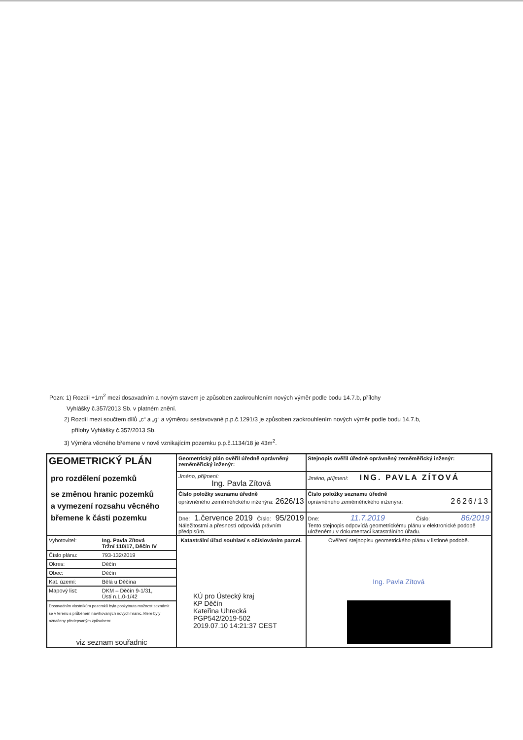Pozn: 1) Rozdíl +1m<sup>2</sup> mezi dosavadním a novým stavem je způsoben zaokrouhlením nových výměr podle bodu 14.7.b, přílohy
Vyhlášky č.357/2013 Sb. v platném znění.
2) Rozdíl mezi součtem dílů „c“ a „g“ a výměrou sestavované p.p.č.1291/3 je způsoben zaokrouhlením nových výměr podle bodu 14.7.b,
přílohy Vyhlášky č.357/2013 Sb.
3) Výměra věcného břemene v nově vznikajícím pozemku p.p.č.1134/18 je 43m<sup>2</sup>.
| GEOMETRICKÝ PLÁN pro rozdělení pozemků se změnou hranic pozemků a vymezení rozsahu věcného břemene k části pozemku | Geometrický plán ověřil úředně oprávněný zeměměřický inženýr: | Stejnopis ověřil úředně oprávněný zeměměřický inženýr: |
| | Jméno, příjmení: Ing. Pavla Zítová | Jméno, příjmení: ING. PAVLA ZÍTOVÁ |
| | Číslo položky seznamu úředně oprávněného zeměměřického inženýra: 2626/13 | Číslo položky seznamu úředně oprávněného zeměměřického inženýra: 2626/13 |
| | Dne: 1.července 2019 Číslo: 95/2019 Náležitostmi a přesností odpovídá právním předpisům. | Dne: 11.7.2019 Číslo: 86/2019 Tento stejnopis odpovídá geometrickému plánu v elektronické podobě uloženému v dokumentaci katastrálního úřadu. |
| | Katastrální úřad souhlasí s očíslováním parcel. KÚ pro Ústecký kraj KP Děčín Kateřina Uhrecká PGP542/2019-502 2019.07.10 14:21:37 CEST | Ověření stejnopisu geometrického plánu v listinné podobě. Ing. Pavla Zítová |
| / Vyhotovitel: / Ing. Pavla Zítová Tržní 110/17, Děčín IV / / Číslo plánu: / 793-132/2019 / / Okres: / Děčín / / Obec: / Děčín / / Kat. území: / Bělá u Děčína / / Mapový list: / DKM – Děčín 9-1/31, Ústí n.L.0-1/42 / / Dosavadním vlastníkům pozemků byla poskytnuta možnost seznámit se v terénu s průběhem navrhovaných nových hranic, které byly označeny předepsaným způsobem: viz seznam souřadnic / / | | |